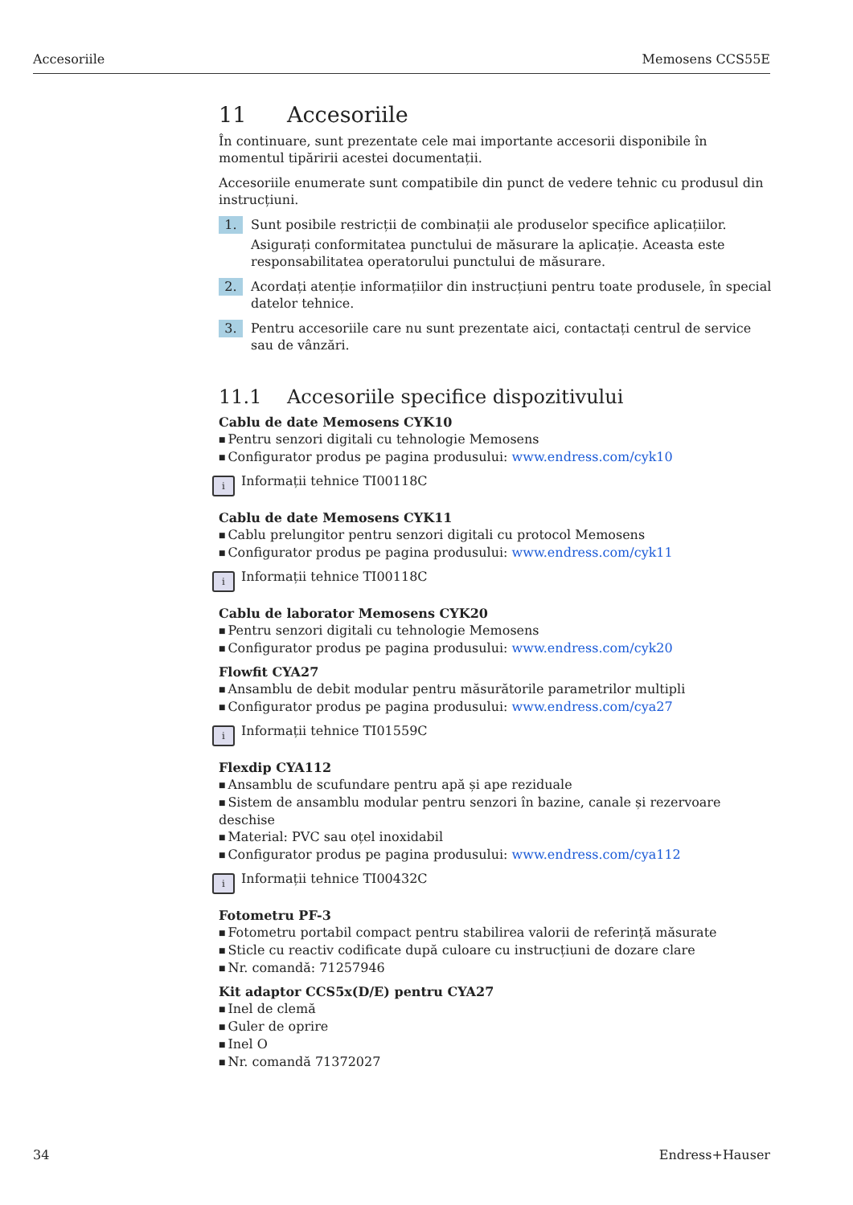Accesoriile Memosens CCS55E
11 Accesoriile
În continuare, sunt prezentate cele mai importante accesorii disponibile în momentul tipăririi acestei documentații.
Accesoriile enumerate sunt compatibile din punct de vedere tehnic cu produsul din instrucțiuni.
1.
Sunt posibile restricții de combinații ale produselor specifice aplicațiilor.
Asigurați conformitatea punctului de măsurare la aplicație. Aceasta este responsabilitatea operatorului punctului de măsurare.
2.
Acordați atenție informațiilor din instrucțiuni pentru toate produsele, în special datelor tehnice.
3.
Pentru accesoriile care nu sunt prezentate aici, contactați centrul de service sau de vânzări.
11.1 Accesoriile specifice dispozitivului
Cablu de date Memosens CYK10
Pentru senzori digitali cu tehnologie Memosens
Configurator produs pe pagina produsului: www.endress.com/cyk10
i
Informații tehnice TI00118C
Cablu de date Memosens CYK11
Cablu prelungitor pentru senzori digitali cu protocol Memosens
Configurator produs pe pagina produsului: www.endress.com/cyk11
i
Informații tehnice TI00118C
Cablu de laborator Memosens CYK20
Pentru senzori digitali cu tehnologie Memosens
Configurator produs pe pagina produsului: www.endress.com/cyk20
Flowfit CYA27
Ansamblu de debit modular pentru măsurătorile parametrilor multipli
Configurator produs pe pagina produsului: www.endress.com/cya27
i
Informații tehnice TI01559C
Flexdip CYA112
Ansamblu de scufundare pentru apă și ape reziduale
Sistem de ansamblu modular pentru senzori în bazine, canale și rezervoare deschise
Material: PVC sau oțel inoxidabil
Configurator produs pe pagina produsului: www.endress.com/cya112
i
Informații tehnice TI00432C
Fotometru PF-3
Fotometru portabil compact pentru stabilirea valorii de referință măsurate
Sticle cu reactiv codificate după culoare cu instrucțiuni de dozare clare
Nr. comandă: 71257946
Kit adaptor CCS5x(D/E) pentru CYA27
Inel de clemă
Guler de oprire
Inel O
Nr. comandă 71372027
34 Endress+Hauser